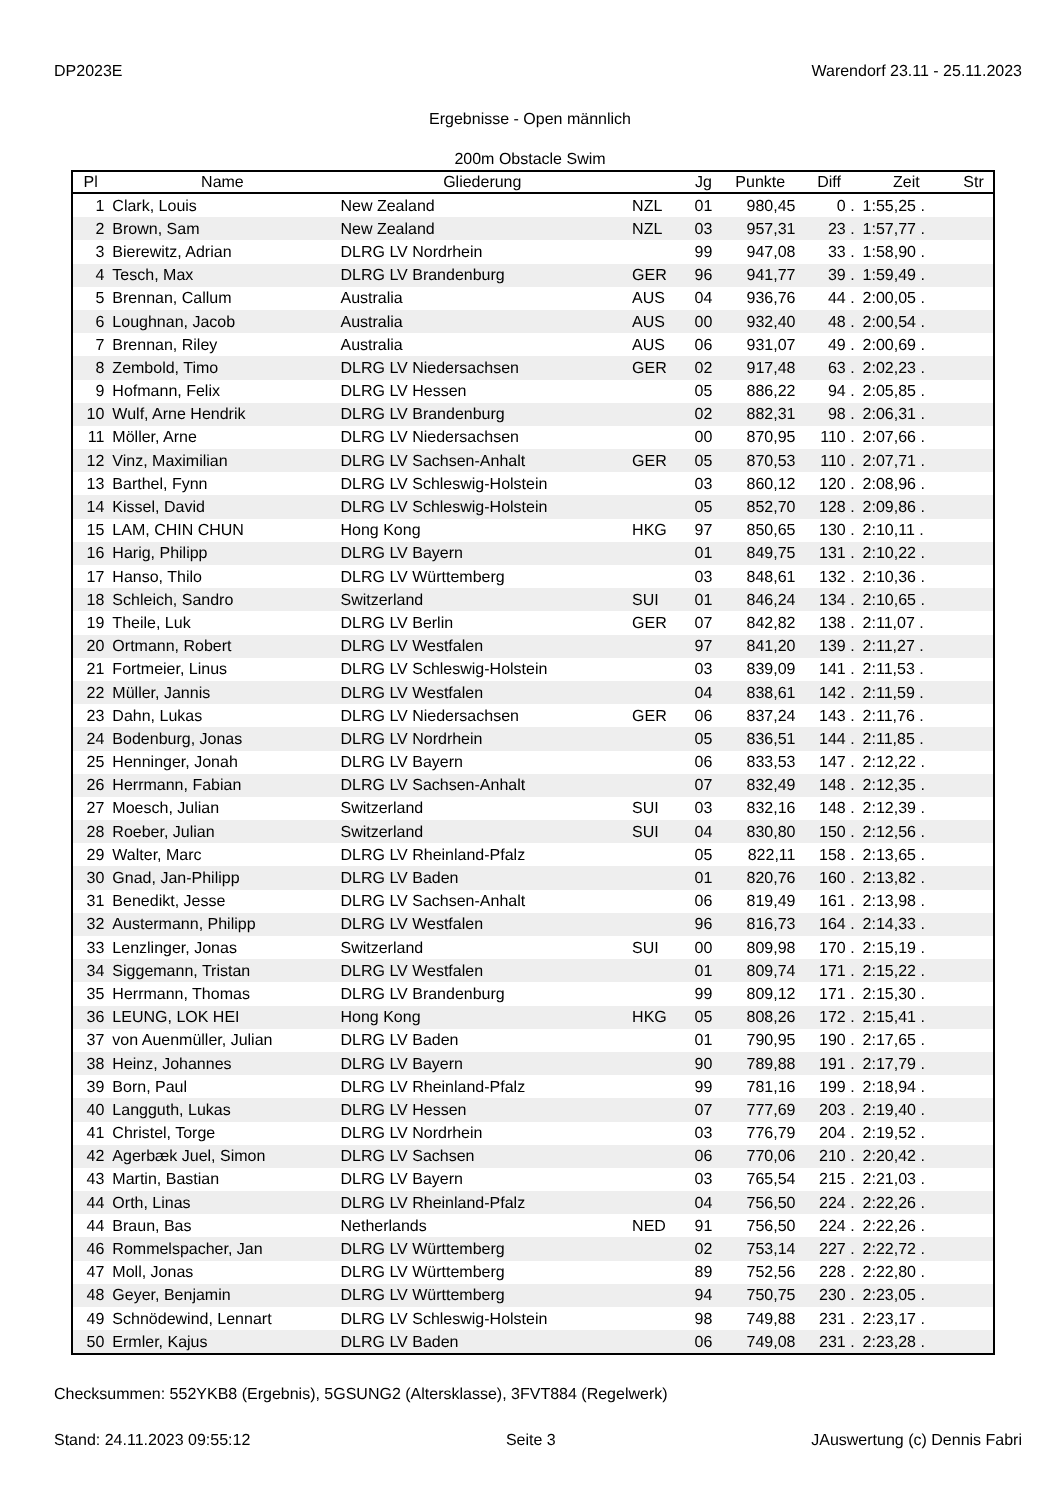DP2023E Warendorf 23.11 - 25.11.2023
Ergebnisse - Open männlich
200m Obstacle Swim
| Pl | Name | Gliederung | | Jg | Punkte | Diff | Zeit | Str |
| --- | --- | --- | --- | --- | --- | --- | --- | --- |
| 1 | Clark, Louis | New Zealand | NZL | 01 | 980,45 | 0 . | 1:55,25 . | |
| 2 | Brown, Sam | New Zealand | NZL | 03 | 957,31 | 23 . | 1:57,77 . | |
| 3 | Bierewitz, Adrian | DLRG LV Nordrhein | | 99 | 947,08 | 33 . | 1:58,90 . | |
| 4 | Tesch, Max | DLRG LV Brandenburg | GER | 96 | 941,77 | 39 . | 1:59,49 . | |
| 5 | Brennan, Callum | Australia | AUS | 04 | 936,76 | 44 . | 2:00,05 . | |
| 6 | Loughnan, Jacob | Australia | AUS | 00 | 932,40 | 48 . | 2:00,54 . | |
| 7 | Brennan, Riley | Australia | AUS | 06 | 931,07 | 49 . | 2:00,69 . | |
| 8 | Zembold, Timo | DLRG LV Niedersachsen | GER | 02 | 917,48 | 63 . | 2:02,23 . | |
| 9 | Hofmann, Felix | DLRG LV Hessen | | 05 | 886,22 | 94 . | 2:05,85 . | |
| 10 | Wulf, Arne Hendrik | DLRG LV Brandenburg | | 02 | 882,31 | 98 . | 2:06,31 . | |
| 11 | Möller, Arne | DLRG LV Niedersachsen | | 00 | 870,95 | 110 . | 2:07,66 . | |
| 12 | Vinz, Maximilian | DLRG LV Sachsen-Anhalt | GER | 05 | 870,53 | 110 . | 2:07,71 . | |
| 13 | Barthel, Fynn | DLRG LV Schleswig-Holstein | | 03 | 860,12 | 120 . | 2:08,96 . | |
| 14 | Kissel, David | DLRG LV Schleswig-Holstein | | 05 | 852,70 | 128 . | 2:09,86 . | |
| 15 | LAM, CHIN CHUN | Hong Kong | HKG | 97 | 850,65 | 130 . | 2:10,11 . | |
| 16 | Harig, Philipp | DLRG LV Bayern | | 01 | 849,75 | 131 . | 2:10,22 . | |
| 17 | Hanso, Thilo | DLRG LV Württemberg | | 03 | 848,61 | 132 . | 2:10,36 . | |
| 18 | Schleich, Sandro | Switzerland | SUI | 01 | 846,24 | 134 . | 2:10,65 . | |
| 19 | Theile, Luk | DLRG LV Berlin | GER | 07 | 842,82 | 138 . | 2:11,07 . | |
| 20 | Ortmann, Robert | DLRG LV Westfalen | | 97 | 841,20 | 139 . | 2:11,27 . | |
| 21 | Fortmeier, Linus | DLRG LV Schleswig-Holstein | | 03 | 839,09 | 141 . | 2:11,53 . | |
| 22 | Müller, Jannis | DLRG LV Westfalen | | 04 | 838,61 | 142 . | 2:11,59 . | |
| 23 | Dahn, Lukas | DLRG LV Niedersachsen | GER | 06 | 837,24 | 143 . | 2:11,76 . | |
| 24 | Bodenburg, Jonas | DLRG LV Nordrhein | | 05 | 836,51 | 144 . | 2:11,85 . | |
| 25 | Henninger, Jonah | DLRG LV Bayern | | 06 | 833,53 | 147 . | 2:12,22 . | |
| 26 | Herrmann, Fabian | DLRG LV Sachsen-Anhalt | | 07 | 832,49 | 148 . | 2:12,35 . | |
| 27 | Moesch, Julian | Switzerland | SUI | 03 | 832,16 | 148 . | 2:12,39 . | |
| 28 | Roeber, Julian | Switzerland | SUI | 04 | 830,80 | 150 . | 2:12,56 . | |
| 29 | Walter, Marc | DLRG LV Rheinland-Pfalz | | 05 | 822,11 | 158 . | 2:13,65 . | |
| 30 | Gnad, Jan-Philipp | DLRG LV Baden | | 01 | 820,76 | 160 . | 2:13,82 . | |
| 31 | Benedikt, Jesse | DLRG LV Sachsen-Anhalt | | 06 | 819,49 | 161 . | 2:13,98 . | |
| 32 | Austermann, Philipp | DLRG LV Westfalen | | 96 | 816,73 | 164 . | 2:14,33 . | |
| 33 | Lenzlinger, Jonas | Switzerland | SUI | 00 | 809,98 | 170 . | 2:15,19 . | |
| 34 | Siggemann, Tristan | DLRG LV Westfalen | | 01 | 809,74 | 171 . | 2:15,22 . | |
| 35 | Herrmann, Thomas | DLRG LV Brandenburg | | 99 | 809,12 | 171 . | 2:15,30 . | |
| 36 | LEUNG, LOK HEI | Hong Kong | HKG | 05 | 808,26 | 172 . | 2:15,41 . | |
| 37 | von Auenmüller, Julian | DLRG LV Baden | | 01 | 790,95 | 190 . | 2:17,65 . | |
| 38 | Heinz, Johannes | DLRG LV Bayern | | 90 | 789,88 | 191 . | 2:17,79 . | |
| 39 | Born, Paul | DLRG LV Rheinland-Pfalz | | 99 | 781,16 | 199 . | 2:18,94 . | |
| 40 | Langguth, Lukas | DLRG LV Hessen | | 07 | 777,69 | 203 . | 2:19,40 . | |
| 41 | Christel, Torge | DLRG LV Nordrhein | | 03 | 776,79 | 204 . | 2:19,52 . | |
| 42 | Agerbæk Juel, Simon | DLRG LV Sachsen | | 06 | 770,06 | 210 . | 2:20,42 . | |
| 43 | Martin, Bastian | DLRG LV Bayern | | 03 | 765,54 | 215 . | 2:21,03 . | |
| 44 | Orth, Linas | DLRG LV Rheinland-Pfalz | | 04 | 756,50 | 224 . | 2:22,26 . | |
| 44 | Braun, Bas | Netherlands | NED | 91 | 756,50 | 224 . | 2:22,26 . | |
| 46 | Rommelspacher, Jan | DLRG LV Württemberg | | 02 | 753,14 | 227 . | 2:22,72 . | |
| 47 | Moll, Jonas | DLRG LV Württemberg | | 89 | 752,56 | 228 . | 2:22,80 . | |
| 48 | Geyer, Benjamin | DLRG LV Württemberg | | 94 | 750,75 | 230 . | 2:23,05 . | |
| 49 | Schnödewind, Lennart | DLRG LV Schleswig-Holstein | | 98 | 749,88 | 231 . | 2:23,17 . | |
| 50 | Ermler, Kajus | DLRG LV Baden | | 06 | 749,08 | 231 . | 2:23,28 . | |
Checksummen: 552YKB8 (Ergebnis), 5GSUNG2 (Altersklasse), 3FVT884 (Regelwerk)
Stand: 24.11.2023 09:55:12 Seite 3 JAuswertung (c) Dennis Fabri